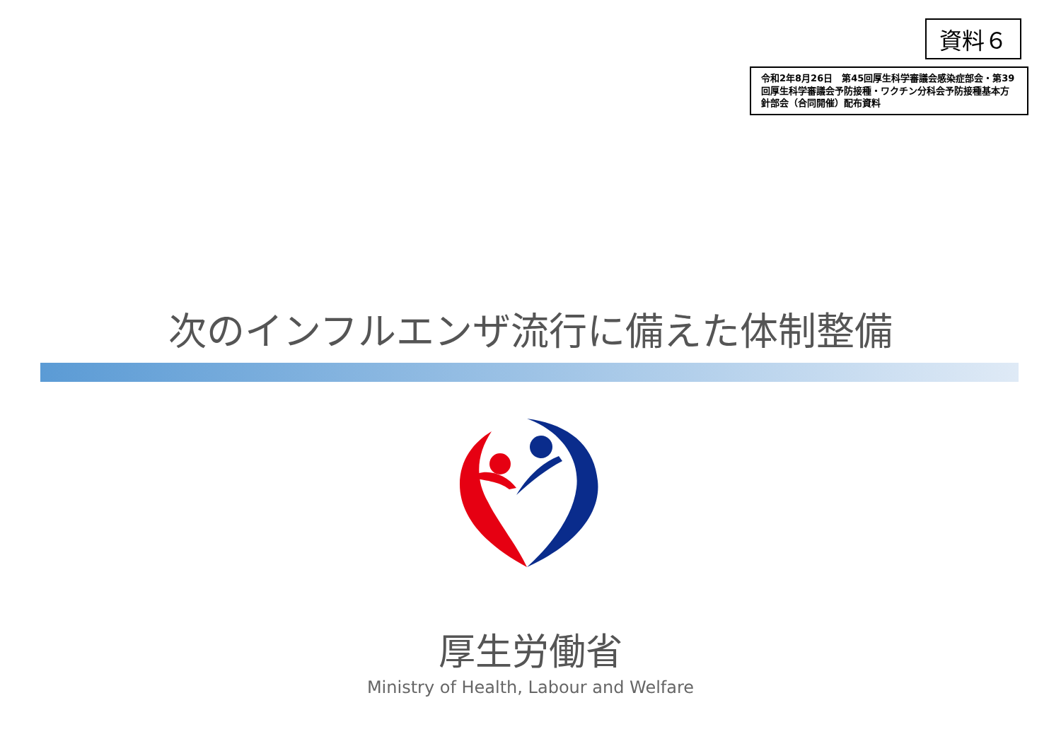資料６
令和2年8月26日　第45回厚生科学審議会感染症部会・第39回厚生科学審議会予防接種・ワクチン分科会予防接種基本方針部会（合同開催）配布資料
次のインフルエンザ流行に備えた体制整備
厚生労働省
Ministry of Health, Labour and Welfare